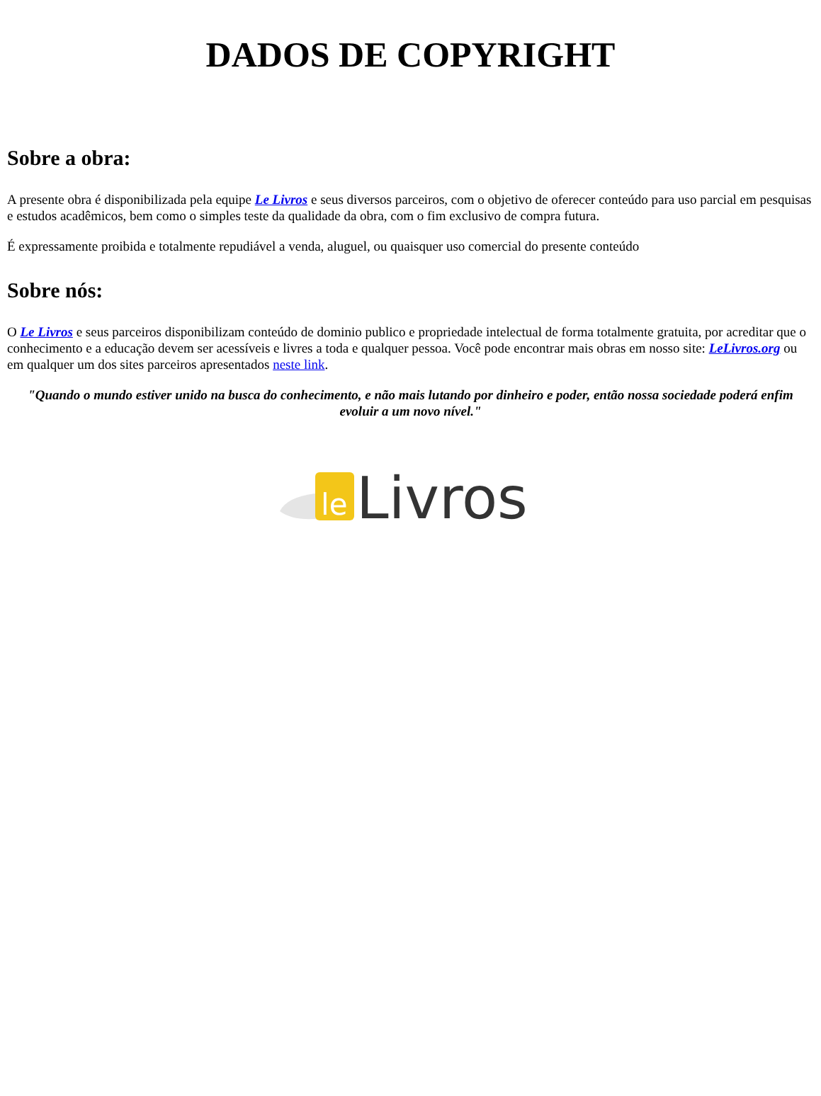DADOS DE COPYRIGHT
Sobre a obra:
A presente obra é disponibilizada pela equipe Le Livros e seus diversos parceiros, com o objetivo de oferecer conteúdo para uso parcial em pesquisas e estudos acadêmicos, bem como o simples teste da qualidade da obra, com o fim exclusivo de compra futura.
É expressamente proibida e totalmente repudiável a venda, aluguel, ou quaisquer uso comercial do presente conteúdo
Sobre nós:
O Le Livros e seus parceiros disponibilizam conteúdo de dominio publico e propriedade intelectual de forma totalmente gratuita, por acreditar que o conhecimento e a educação devem ser acessíveis e livres a toda e qualquer pessoa. Você pode encontrar mais obras em nosso site: LeLivros.org ou em qualquer um dos sites parceiros apresentados neste link.
"Quando o mundo estiver unido na busca do conhecimento, e não mais lutando por dinheiro e poder, então nossa sociedade poderá enfim evoluir a um novo nível."
le
Livros